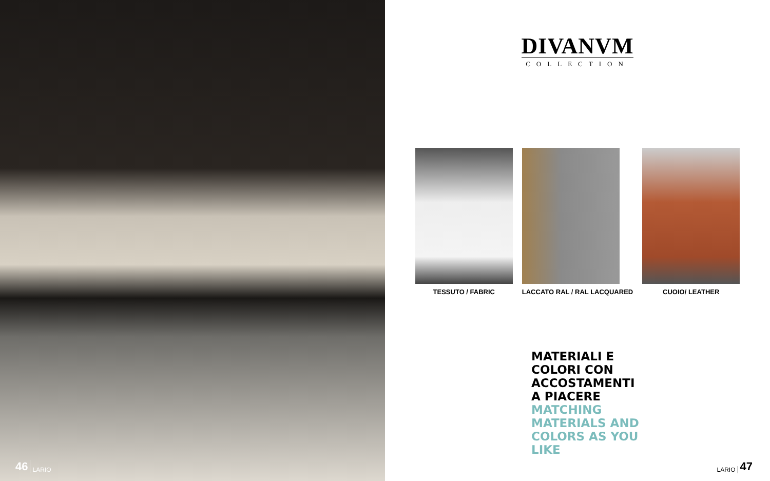46 LARIO
DIVANVM
COLLECTION
TESSUTO / FABRIC LACCATO RAL / RAL LACQUARED CUOIO/ LEATHER
MATERIALI E COLORI CON ACCOSTAMENTI A PIACERE MATCHING MATERIALS AND COLORS AS YOU LIKE
LARIO 47